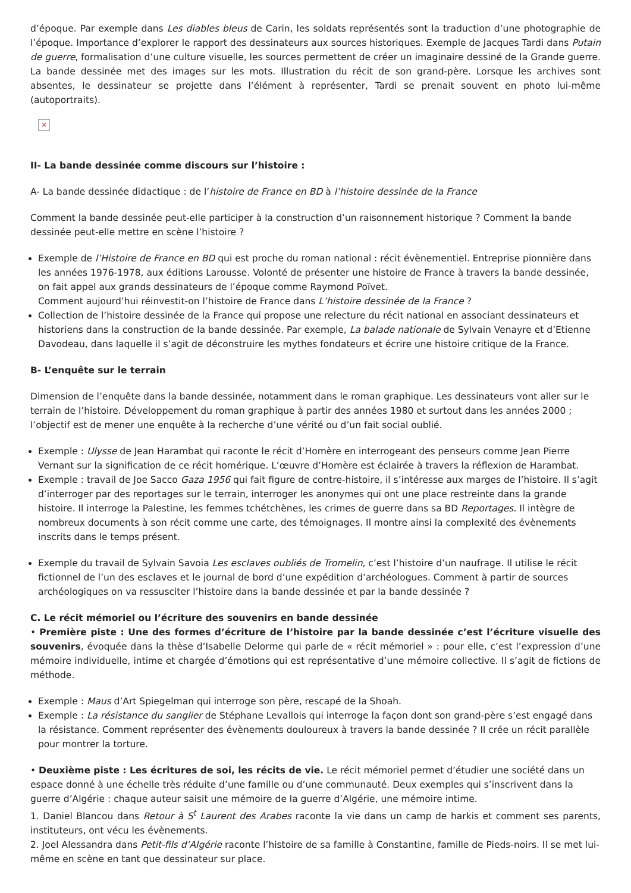d’époque. Par exemple dans Les diables bleus de Carin, les soldats représentés sont la traduction d’une photographie de l’époque. Importance d’explorer le rapport des dessinateurs aux sources historiques. Exemple de Jacques Tardi dans Putain de guerre, formalisation d’une culture visuelle, les sources permettent de créer un imaginaire dessiné de la Grande guerre. La bande dessinée met des images sur les mots. Illustration du récit de son grand-père. Lorsque les archives sont absentes, le dessinateur se projette dans l’élément à représenter, Tardi se prenait souvent en photo lui-même (autoportraits).
×
II- La bande dessinée comme discours sur l’histoire :
A- La bande dessinée didactique : de l’histoire de France en BD à l’histoire dessinée de la France
Comment la bande dessinée peut-elle participer à la construction d’un raisonnement historique ? Comment la bande dessinée peut-elle mettre en scène l’histoire ?
Exemple de l’Histoire de France en BD qui est proche du roman national : récit évènementiel. Entreprise pionnière dans les années 1976-1978, aux éditions Larousse. Volonté de présenter une histoire de France à travers la bande dessinée, on fait appel aux grands dessinateurs de l’époque comme Raymond Poïvet.
Comment aujourd’hui réinvestit-on l’histoire de France dans L’histoire dessinée de la France ?
Collection de l’histoire dessinée de la France qui propose une relecture du récit national en associant dessinateurs et historiens dans la construction de la bande dessinée. Par exemple, La balade nationale de Sylvain Venayre et d’Etienne Davodeau, dans laquelle il s’agit de déconstruire les mythes fondateurs et écrire une histoire critique de la France.
B- L’enquête sur le terrain
Dimension de l’enquête dans la bande dessinée, notamment dans le roman graphique. Les dessinateurs vont aller sur le terrain de l’histoire. Développement du roman graphique à partir des années 1980 et surtout dans les années 2000 ; l’objectif est de mener une enquête à la recherche d’une vérité ou d’un fait social oublié.
Exemple : Ulysse de Jean Harambat qui raconte le récit d’Homère en interrogeant des penseurs comme Jean Pierre Vernant sur la signification de ce récit homérique. L’œuvre d’Homère est éclairée à travers la réflexion de Harambat.
Exemple : travail de Joe Sacco Gaza 1956 qui fait figure de contre-histoire, il s’intéresse aux marges de l’histoire. Il s’agit d’interroger par des reportages sur le terrain, interroger les anonymes qui ont une place restreinte dans la grande histoire. Il interroge la Palestine, les femmes tchétchènes, les crimes de guerre dans sa BD Reportages. Il intègre de nombreux documents à son récit comme une carte, des témoignages. Il montre ainsi la complexité des évènements inscrits dans le temps présent.
Exemple du travail de Sylvain Savoia Les esclaves oubliés de Tromelin, c’est l’histoire d’un naufrage. Il utilise le récit fictionnel de l’un des esclaves et le journal de bord d’une expédition d’archéologues. Comment à partir de sources archéologiques on va ressusciter l’histoire dans la bande dessinée et par la bande dessinée ?
C. Le récit mémoriel ou l’écriture des souvenirs en bande dessinée
• Première piste : Une des formes d’écriture de l’histoire par la bande dessinée c’est l’écriture visuelle des souvenirs, évoquée dans la thèse d’Isabelle Delorme qui parle de « récit mémoriel » : pour elle, c’est l’expression d’une mémoire individuelle, intime et chargée d’émotions qui est représentative d’une mémoire collective. Il s’agit de fictions de méthode.
Exemple : Maus d’Art Spiegelman qui interroge son père, rescapé de la Shoah.
Exemple : La résistance du sanglier de Stéphane Levallois qui interroge la façon dont son grand-père s’est engagé dans la résistance. Comment représenter des évènements douloureux à travers la bande dessinée ? Il crée un récit parallèle pour montrer la torture.
• Deuxième piste : Les écritures de soi, les récits de vie. Le récit mémoriel permet d’étudier une société dans un espace donné à une échelle très réduite d’une famille ou d’une communauté. Deux exemples qui s’inscrivent dans la guerre d’Algérie : chaque auteur saisit une mémoire de la guerre d’Algérie, une mémoire intime.
1. Daniel Blancou dans Retour à S<sup>t</sup> Laurent des Arabes raconte la vie dans un camp de harkis et comment ses parents, instituteurs, ont vécu les évènements.
2. Joel Alessandra dans Petit-fils d’Algérie raconte l’histoire de sa famille à Constantine, famille de Pieds-noirs. Il se met lui-même en scène en tant que dessinateur sur place.